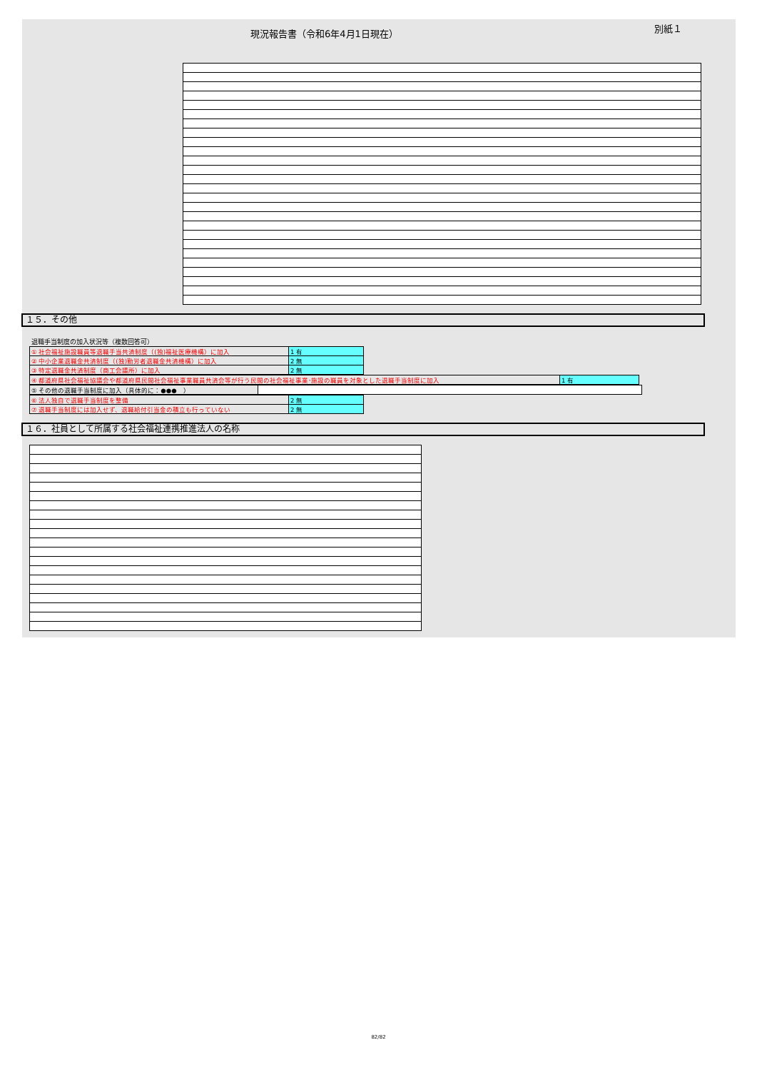現況報告書（令和6年4月1日現在） 別紙１
１５．その他
退職手当制度の加入状況等（複数回答可）
| ① 社会福祉施設職員等退職手当共済制度（(独)福祉医療機構）に加入 | 1 有 |
| ② 中小企業退職金共済制度（(独)勤労者退職金共済機構）に加入 | 2 無 |
| ③ 特定退職金共済制度（商工会議所）に加入 | 2 無 |
| ④ 都道府県社会福祉協議会や都道府県民間社会福祉事業職員共済会等が行う民間の社会福祉事業･施設の職員を対象とした退職手当制度に加入 | 1 有 |
| ⑤ その他の退職手当制度に加入（具体的に：●●● ） | |
| ⑥ 法人独自で退職手当制度を整備 | 2 無 |
| ⑦ 退職手当制度には加入せず、退職給付引当金の積立も行っていない | 2 無 |
１６．社員として所属する社会福祉連携推進法人の名称
82/82